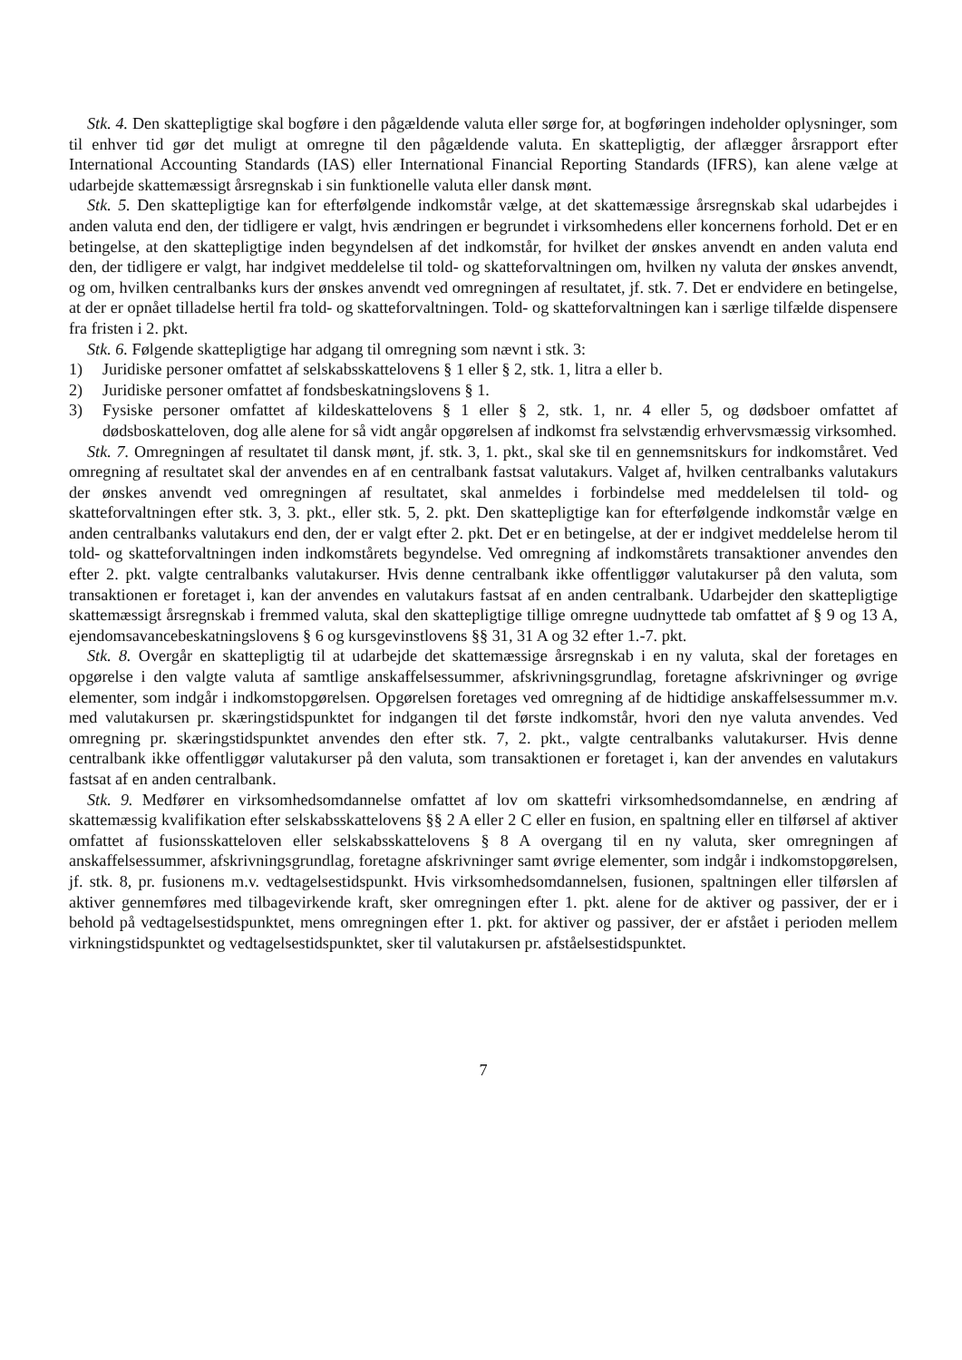Stk. 4. Den skattepligtige skal bogføre i den pågældende valuta eller sørge for, at bogføringen indeholder oplysninger, som til enhver tid gør det muligt at omregne til den pågældende valuta. En skattepligtig, der aflægger årsrapport efter International Accounting Standards (IAS) eller International Financial Reporting Standards (IFRS), kan alene vælge at udarbejde skattemæssigt årsregnskab i sin funktionelle valuta eller dansk mønt.
Stk. 5. Den skattepligtige kan for efterfølgende indkomstår vælge, at det skattemæssige årsregnskab skal udarbejdes i anden valuta end den, der tidligere er valgt, hvis ændringen er begrundet i virksomhedens eller koncernens forhold. Det er en betingelse, at den skattepligtige inden begyndelsen af det indkomstår, for hvilket der ønskes anvendt en anden valuta end den, der tidligere er valgt, har indgivet meddelelse til told- og skatteforvaltningen om, hvilken ny valuta der ønskes anvendt, og om, hvilken centralbanks kurs der ønskes anvendt ved omregningen af resultatet, jf. stk. 7. Det er endvidere en betingelse, at der er opnået tilladelse hertil fra told- og skatteforvaltningen. Told- og skatteforvaltningen kan i særlige tilfælde dispensere fra fristen i 2. pkt.
Stk. 6. Følgende skattepligtige har adgang til omregning som nævnt i stk. 3:
1) Juridiske personer omfattet af selskabsskattelovens § 1 eller § 2, stk. 1, litra a eller b.
2) Juridiske personer omfattet af fondsbeskatningslovens § 1.
3) Fysiske personer omfattet af kildeskattelovens § 1 eller § 2, stk. 1, nr. 4 eller 5, og dødsboer omfattet af dødsboskatteloven, dog alle alene for så vidt angår opgørelsen af indkomst fra selvstændig erhvervsmæssig virksomhed.
Stk. 7. Omregningen af resultatet til dansk mønt, jf. stk. 3, 1. pkt., skal ske til en gennemsnitskurs for indkomståret. Ved omregning af resultatet skal der anvendes en af en centralbank fastsat valutakurs. Valget af, hvilken centralbanks valutakurs der ønskes anvendt ved omregningen af resultatet, skal anmeldes i forbindelse med meddelelsen til told- og skatteforvaltningen efter stk. 3, 3. pkt., eller stk. 5, 2. pkt. Den skattepligtige kan for efterfølgende indkomstår vælge en anden centralbanks valutakurs end den, der er valgt efter 2. pkt. Det er en betingelse, at der er indgivet meddelelse herom til told- og skatteforvaltningen inden indkomstårets begyndelse. Ved omregning af indkomstårets transaktioner anvendes den efter 2. pkt. valgte centralbanks valutakurser. Hvis denne centralbank ikke offentliggør valutakurser på den valuta, som transaktionen er foretaget i, kan der anvendes en valutakurs fastsat af en anden centralbank. Udarbejder den skattepligtige skattemæssigt årsregnskab i fremmed valuta, skal den skattepligtige tillige omregne uudnyttede tab omfattet af § 9 og 13 A, ejendomsavancebeskatningslovens § 6 og kursgevinstlovens §§ 31, 31 A og 32 efter 1.-7. pkt.
Stk. 8. Overgår en skattepligtig til at udarbejde det skattemæssige årsregnskab i en ny valuta, skal der foretages en opgørelse i den valgte valuta af samtlige anskaffelsessummer, afskrivningsgrundlag, foretagne afskrivninger og øvrige elementer, som indgår i indkomstopgørelsen. Opgørelsen foretages ved omregning af de hidtidige anskaffelsessummer m.v. med valutakursen pr. skæringstidspunktet for indgangen til det første indkomstår, hvori den nye valuta anvendes. Ved omregning pr. skæringstidspunktet anvendes den efter stk. 7, 2. pkt., valgte centralbanks valutakurser. Hvis denne centralbank ikke offentliggør valutakurser på den valuta, som transaktionen er foretaget i, kan der anvendes en valutakurs fastsat af en anden centralbank.
Stk. 9. Medfører en virksomhedsomdannelse omfattet af lov om skattefri virksomhedsomdannelse, en ændring af skattemæssig kvalifikation efter selskabsskattelovens §§ 2 A eller 2 C eller en fusion, en spaltning eller en tilførsel af aktiver omfattet af fusionsskatteloven eller selskabsskattelovens § 8 A overgang til en ny valuta, sker omregningen af anskaffelsessummer, afskrivningsgrundlag, foretagne afskrivninger samt øvrige elementer, som indgår i indkomstopgørelsen, jf. stk. 8, pr. fusionens m.v. vedtagelsestidspunkt. Hvis virksomhedsomdannelsen, fusionen, spaltningen eller tilførslen af aktiver gennemføres med tilbagevirkende kraft, sker omregningen efter 1. pkt. alene for de aktiver og passiver, der er i behold på vedtagelsestidspunktet, mens omregningen efter 1. pkt. for aktiver og passiver, der er afstået i perioden mellem virkningstidspunktet og vedtagelsestidspunktet, sker til valutakursen pr. afståelsestidspunktet.
7